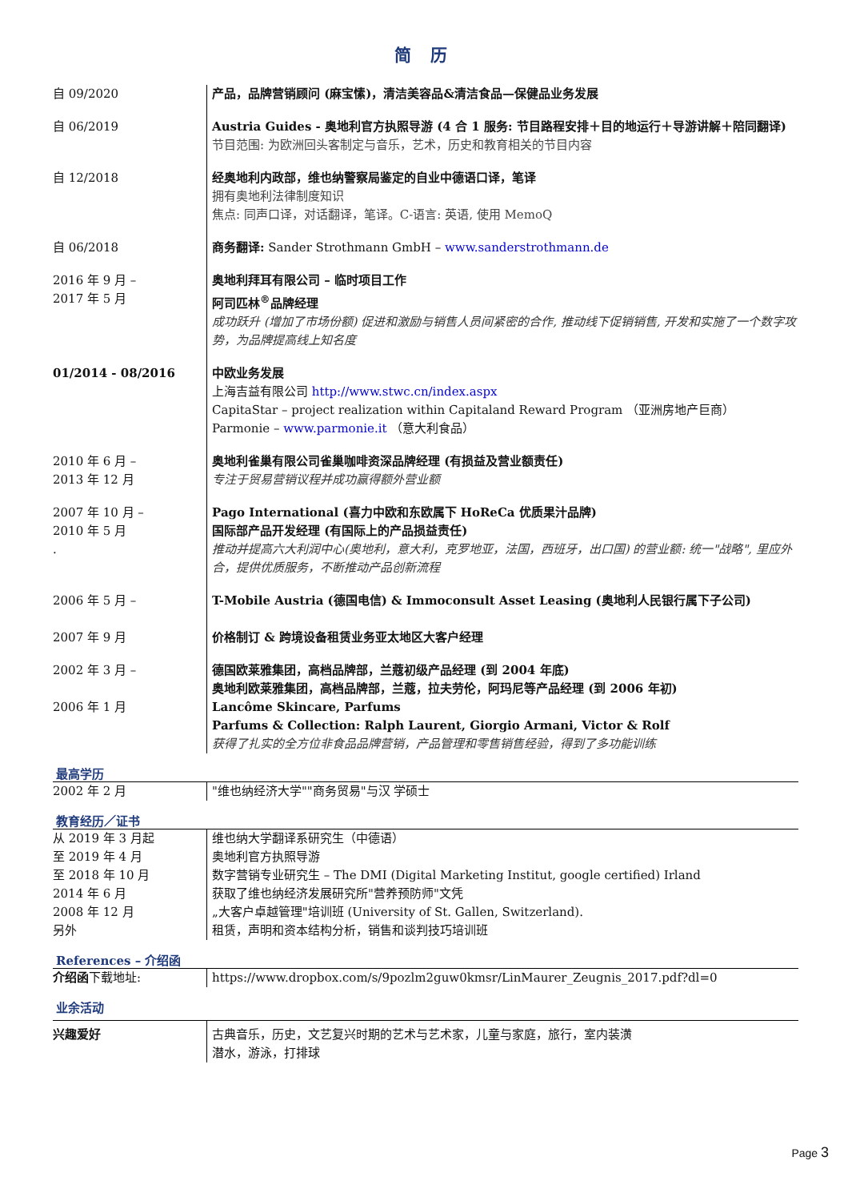简 历
| 自 09/2020 | 产品，品牌营销顾问 (麻宝愫)，清洁美容品&清洁食品—保健品业务发展 |
| 自 06/2019 | Austria Guides - 奥地利官方执照导游 (4 合 1 服务: 节目路程安排＋目的地运行＋导游讲解＋陪同翻译) 节目范围: 为欧洲回头客制定与音乐，艺术，历史和教育相关的节目内容 |
| 自 12/2018 | 经奥地利内政部，维也纳警察局鉴定的自业中德语口译，笔译 拥有奥地利法律制度知识 焦点: 同声口译，对话翻译，笔译。C-语言: 英语, 使用 MemoQ |
| 自 06/2018 | 商务翻译: Sander Strothmann GmbH – www.sanderstrothmann.de |
| 2016 年 9 月 – 2017 年 5 月 | 奥地利拜耳有限公司 – 临时项目工作 阿司匹林<sup>®</sup>品牌经理 成功跃升 (增加了市场份额) 促进和激励与销售人员间紧密的合作, 推动线下促销销售, 开发和实施了一个数字攻势，为品牌提高线上知名度 |
| 01/2014 - 08/2016 | 中欧业务发展 上海吉益有限公司 http://www.stwc.cn/index.aspx CapitaStar – project realization within Capitaland Reward Program （亚洲房地产巨商） Parmonie – www.parmonie.it （意大利食品） |
| 2010 年 6 月 – 2013 年 12 月 | 奥地利雀巢有限公司雀巢咖啡资深品牌经理 (有损益及营业额责任) 专注于贸易营销议程并成功赢得额外营业额 |
| 2007 年 10 月 – 2010 年 5 月 . | Pago International (喜力中欧和东欧属下 HoReCa 优质果汁品牌) 国际部产品开发经理 (有国际上的产品损益责任) 推动并提高六大利润中心(奥地利，意大利，克罗地亚，法国，西班牙，出口国) 的营业额: 统一"战略", 里应外合，提供优质服务，不断推动产品创新流程 |
| 2006 年 5 月 – 2007 年 9 月 | T-Mobile Austria (德国电信) & Immoconsult Asset Leasing (奥地利人民银行属下子公司) 价格制订 & 跨境设备租赁业务亚太地区大客户经理 |
| 2002 年 3 月 – 2006 年 1 月 | 德国欧莱雅集团，高档品牌部，兰蔻初级产品经理 (到 2004 年底) 奥地利欧莱雅集团，高档品牌部，兰蔻，拉夫劳伦，阿玛尼等产品经理 (到 2006 年初) Lancôme Skincare, Parfums Parfums & Collection: Ralph Laurent, Giorgio Armani, Victor & Rolf 获得了扎实的全方位非食品品牌营销，产品管理和零售销售经验，得到了多功能训练 |
最高学历
| 2002 年 2 月 | "维也纳经济大学""商务贸易"与汉 学硕士 |
教育经历／证书
| 从 2019 年 3 月起 至 2019 年 4 月 至 2018 年 10 月 2014 年 6 月 2008 年 12 月 另外 | 维也纳大学翻译系研究生（中德语） 奥地利官方执照导游 数字营销专业研究生 – The DMI (Digital Marketing Institut, google certified) Irland 获取了维也纳经济发展研究所"营养预防师"文凭 „大客户卓越管理"培训班 (University of St. Gallen, Switzerland). 租赁，声明和资本结构分析，销售和谈判技巧培训班 |
References – 介绍函
| 介绍函 下载地址: | https://www.dropbox.com/s/9pozlm2guw0kmsr/LinMaurer_Zeugnis_2017.pdf?dl=0 |
业余活动
| 兴趣爱好 | 古典音乐，历史，文艺复兴时期的艺术与艺术家，儿童与家庭，旅行，室内装潢 潜水，游泳，打排球 |
Page 3